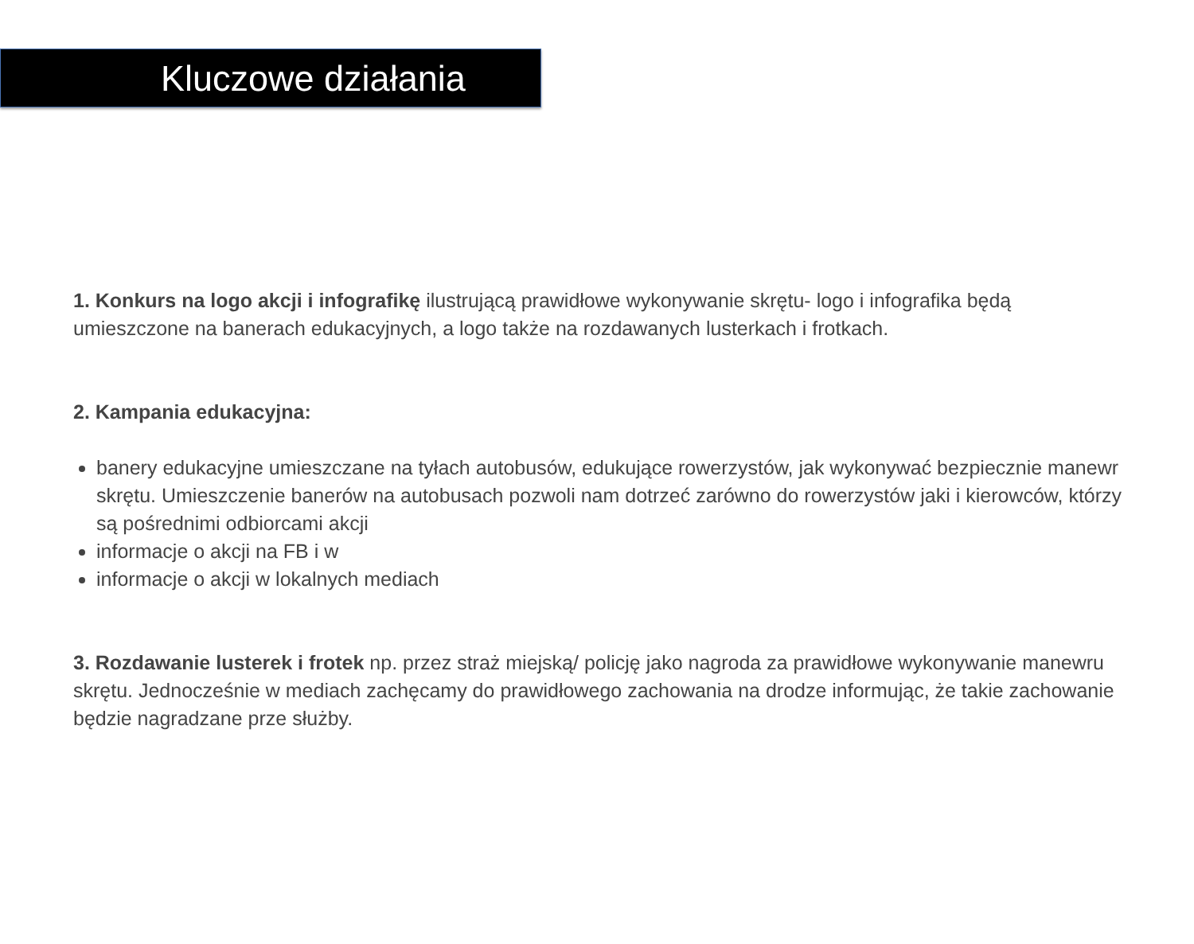Kluczowe działania
1. Konkurs na logo akcji i infografikę ilustrującą prawidłowe wykonywanie skrętu- logo i infografika będą umieszczone na banerach edukacyjnych, a logo także na rozdawanych lusterkach i frotkach.
2. Kampania edukacyjna:
banery edukacyjne umieszczane na tyłach autobusów, edukujące rowerzystów, jak wykonywać bezpiecznie manewr skrętu. Umieszczenie banerów na autobusach pozwoli nam dotrzeć zarówno do rowerzystów jaki i kierowców, którzy są pośrednimi odbiorcami akcji
informacje o akcji na FB i w
informacje o akcji w lokalnych mediach
3. Rozdawanie lusterek i frotek np. przez straż miejską/ policję jako nagroda za prawidłowe wykonywanie manewru skrętu. Jednocześnie w mediach zachęcamy do prawidłowego zachowania na drodze informując, że takie zachowanie będzie nagradzane prze służby.